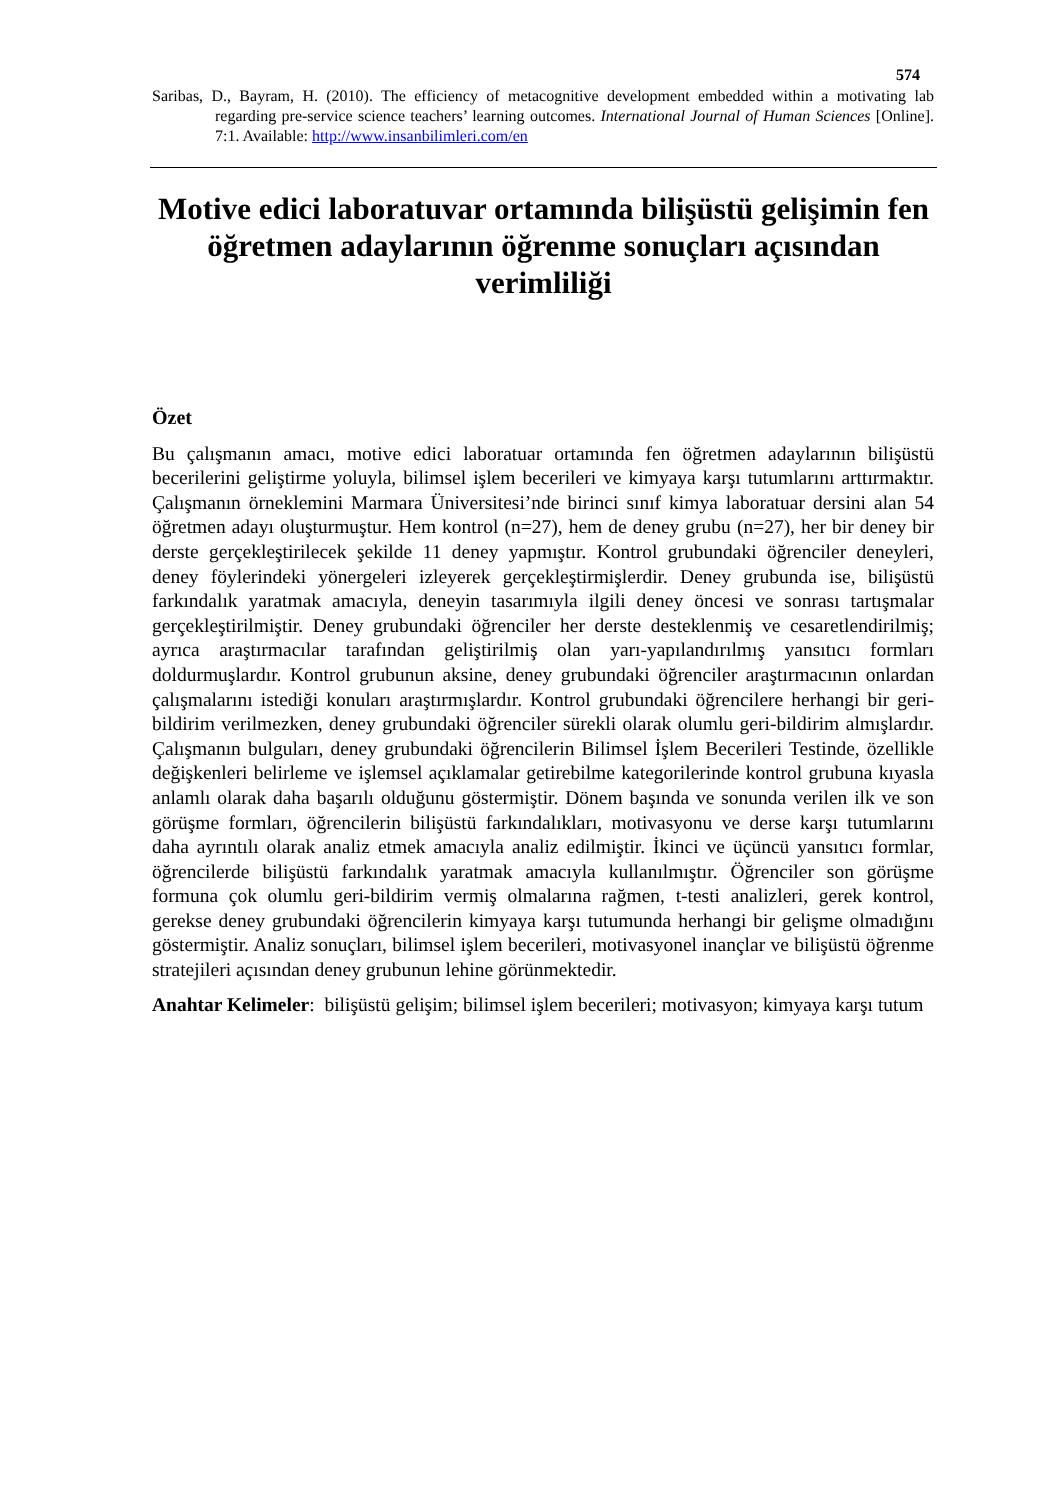574
Saribas, D., Bayram, H. (2010). The efficiency of metacognitive development embedded within a motivating lab regarding pre-service science teachers’ learning outcomes. International Journal of Human Sciences [Online]. 7:1. Available: http://www.insanbilimleri.com/en
Motive edici laboratuvar ortamında bilişüstü gelişimin fen öğretmen adaylarının öğrenme sonuçları açısından verimliliği
Özet
Bu çalışmanın amacı, motive edici laboratuar ortamında fen öğretmen adaylarının bilişüstü becerilerini geliştirme yoluyla, bilimsel işlem becerileri ve kimyaya karşı tutumlarını arttırmaktır. Çalışmanın örneklemini Marmara Üniversitesi’nde birinci sınıf kimya laboratuar dersini alan 54 öğretmen adayı oluşturmuştur. Hem kontrol (n=27), hem de deney grubu (n=27), her bir deney bir derste gerçekleştirilecek şekilde 11 deney yapmıştır. Kontrol grubundaki öğrenciler deneyleri, deney föylerindeki yönergeleri izleyerek gerçekleştirmişlerdir. Deney grubunda ise, bilişüstü farkındalık yaratmak amacıyla, deneyin tasarımıyla ilgili deney öncesi ve sonrası tartışmalar gerçekleştirilmiştir. Deney grubundaki öğrenciler her derste desteklenmiş ve cesaretlendirilmiş; ayrıca araştırmacılar tarafından geliştirilmiş olan yarı-yapılandırılmış yansıtıcı formları doldurmuşlardır. Kontrol grubunun aksine, deney grubundaki öğrenciler araştırmacının onlardan çalışmalarını istediği konuları araştırmışlardır. Kontrol grubundaki öğrencilere herhangi bir geri-bildirim verilmezken, deney grubundaki öğrenciler sürekli olarak olumlu geri-bildirim almışlardır. Çalışmanın bulguları, deney grubundaki öğrencilerin Bilimsel İşlem Becerileri Testinde, özellikle değişkenleri belirleme ve işlemsel açıklamalar getirebilme kategorilerinde kontrol grubuna kıyasla anlamlı olarak daha başarılı olduğunu göstermiştir. Dönem başında ve sonunda verilen ilk ve son görüşme formları, öğrencilerin bilişüstü farkındalıkları, motivasyonu ve derse karşı tutumlarını daha ayrıntılı olarak analiz etmek amacıyla analiz edilmiştir. İkinci ve üçüncü yansıtıcı formlar, öğrencilerde bilişüstü farkındalık yaratmak amacıyla kullanılmıştır. Öğrenciler son görüşme formuna çok olumlu geri-bildirim vermiş olmalarına rağmen, t-testi analizleri, gerek kontrol, gerekse deney grubundaki öğrencilerin kimyaya karşı tutumunda herhangi bir gelişme olmadığını göstermiştir. Analiz sonuçları, bilimsel işlem becerileri, motivasyonel inançlar ve bilişüstü öğrenme stratejileri açısından deney grubunun lehine görünmektedir.
Anahtar Kelimeler: bilişüstü gelişim; bilimsel işlem becerileri; motivasyon; kimyaya karşı tutum